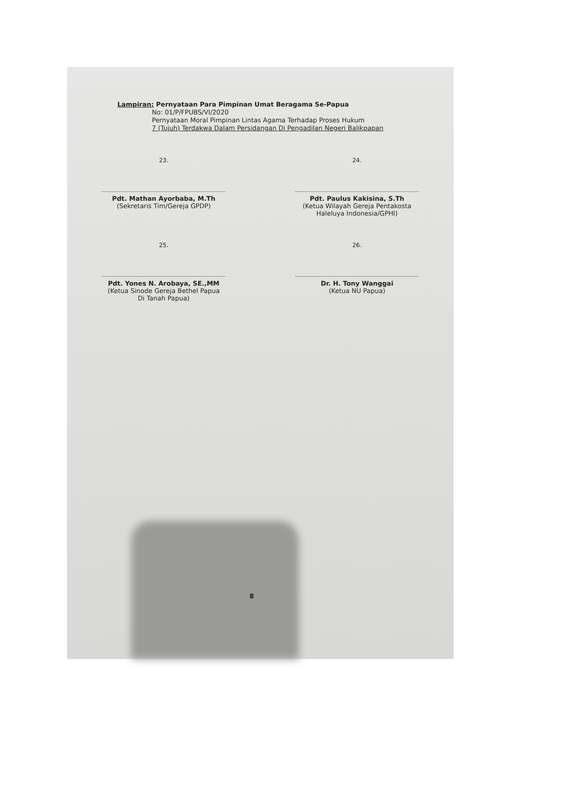Lampiran: Pernyataan Para Pimpinan Umat Beragama Se-Papua
No: 01/P/FPUBS/VI/2020
Pernyataan Moral Pimpinan Lintas Agama Terhadap Proses Hukum
7 (Tujuh) Terdakwa Dalam Persidangan Di Pengadilan Negeri Balikpapan
23.
Pdt. Mathan Ayorbaba, M.Th
(Sekretaris Tim/Gereja GPDP)
24.
Pdt. Paulus Kakisina, S.Th
(Ketua Wilayah Gereja Pentakosta
Haleluya Indonesia/GPHI)
25.
Pdt. Yones N. Arobaya, SE.,MM
(Ketua Sinode Gereja Bethel Papua
Di Tanah Papua)
26.
Dr. H. Tony Wanggai
(Ketua NU Papua)
8